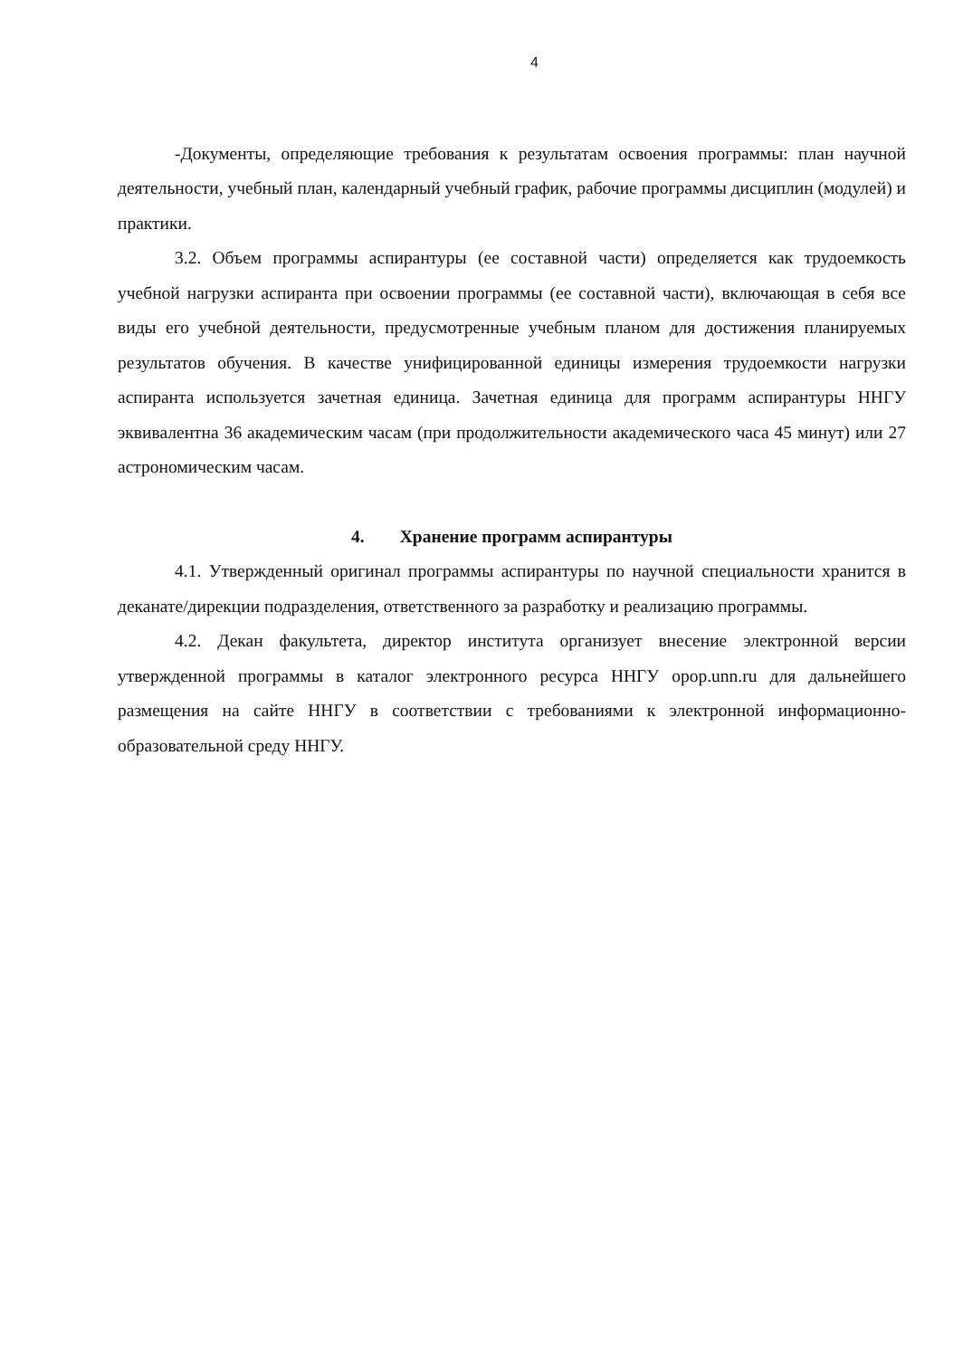4
-Документы, определяющие требования к результатам освоения программы: план научной деятельности, учебный план, календарный учебный график, рабочие программы дисциплин (модулей) и практики.
3.2. Объем программы аспирантуры (ее составной части) определяется как трудоемкость учебной нагрузки аспиранта при освоении программы (ее составной части), включающая в себя все виды его учебной деятельности, предусмотренные учебным планом для достижения планируемых результатов обучения. В качестве унифицированной единицы измерения трудоемкости нагрузки аспиранта используется зачетная единица. Зачетная единица для программ аспирантуры ННГУ эквивалентна 36 академическим часам (при продолжительности академического часа 45 минут) или 27 астрономическим часам.
4. Хранение программ аспирантуры
4.1. Утвержденный оригинал программы аспирантуры по научной специальности хранится в деканате/дирекции подразделения, ответственного за разработку и реализацию программы.
4.2. Декан факультета, директор института организует внесение электронной версии утвержденной программы в каталог электронного ресурса ННГУ opop.unn.ru для дальнейшего размещения на сайте ННГУ в соответствии с требованиями к электронной информационно-образовательной среду ННГУ.